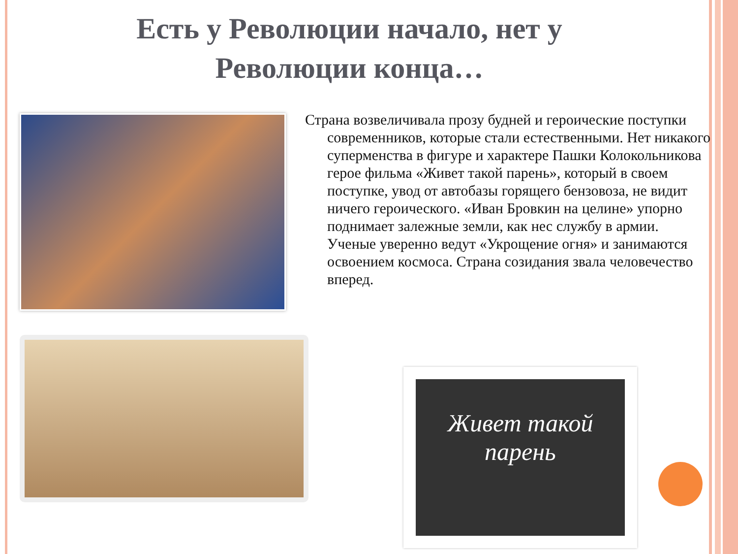Есть у Революции начало, нет у
Революции конца…
Страна возвеличивала прозу будней и героические поступки современников, которые стали естественными. Нет никакого суперменства в фигуре и характере Пашки Колокольникова герое фильма «Живет такой парень», который в своем поступке, увод от автобазы горящего бензовоза, не видит ничего героического. «Иван Бровкин на целине» упорно поднимает залежные земли, как нес службу в армии. Ученые уверенно ведут «Укрощение огня» и занимаются освоением космоса. Страна созидания звала человечество вперед.
Живет такой парень